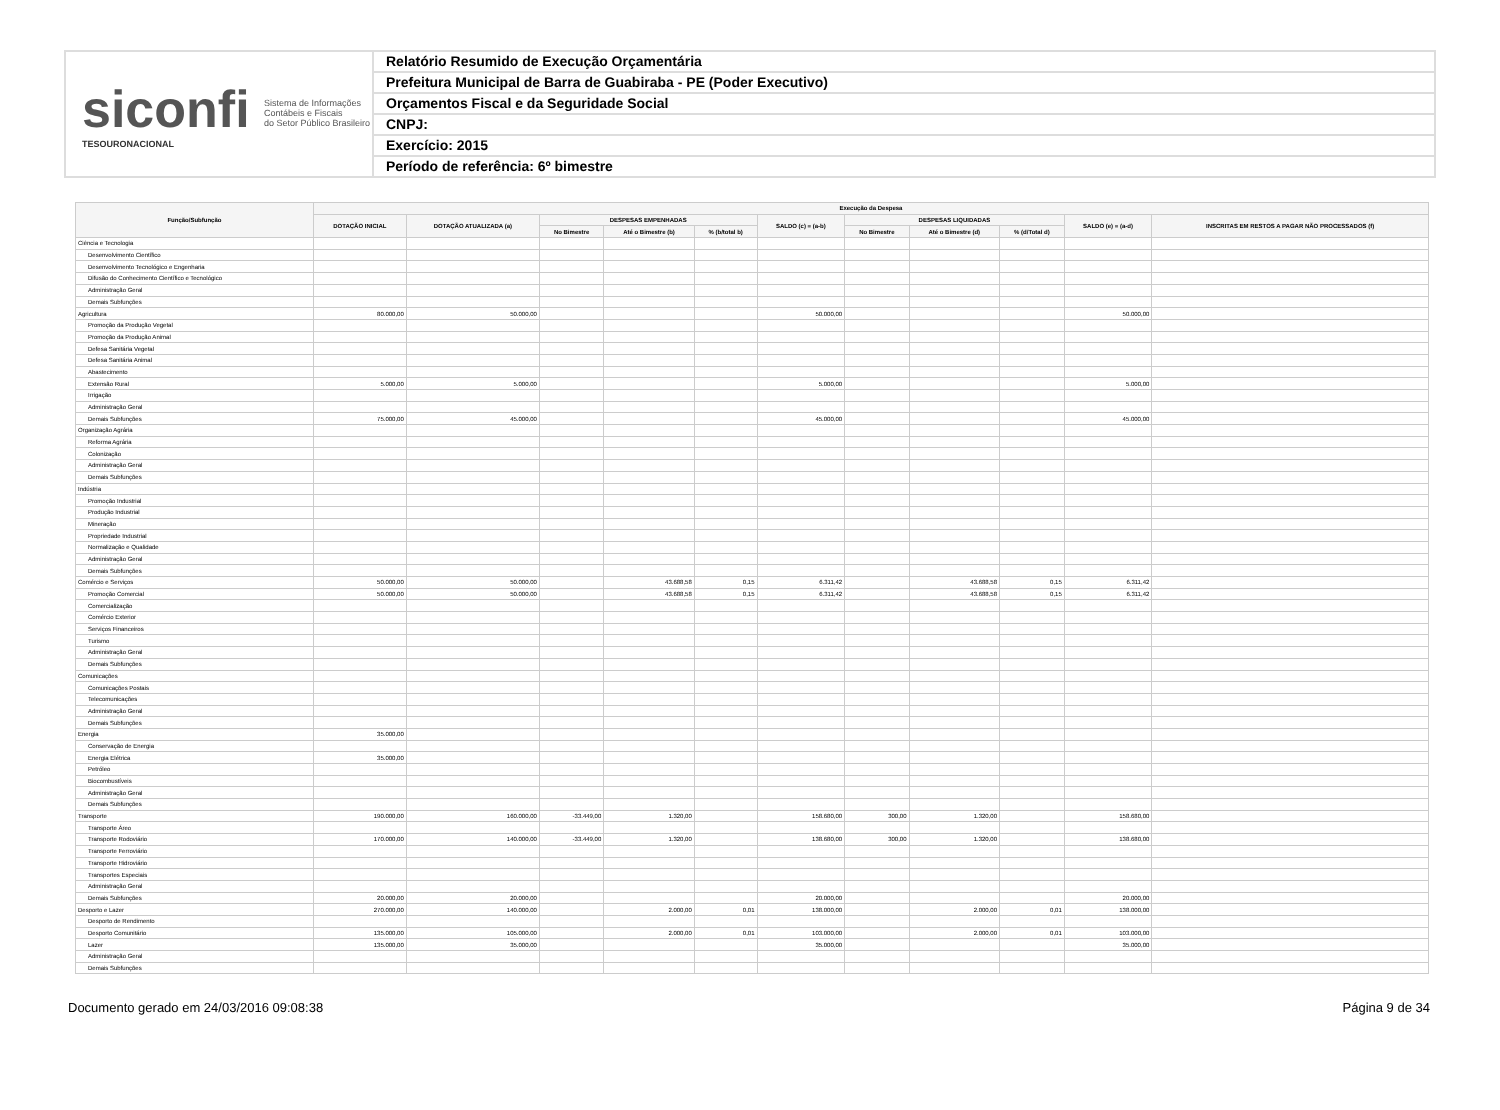siconfi Sistema de Informações
Contábeis e Fiscais
do Setor Público Brasileiro
TESOURONACIONAL
Relatório Resumido de Execução Orçamentária
Prefeitura Municipal de Barra de Guabiraba - PE (Poder Executivo)
Orçamentos Fiscal e da Seguridade Social
CNPJ:
Exercício: 2015
Período de referência: 6º bimestre
| Função/Subfunção | Execução da Despesa | | | | | | | | | | |
| --- | --- | --- | --- | --- | --- | --- | --- | --- | --- | --- | --- |
| | DOTAÇÃO INICIAL | DOTAÇÃO ATUALIZADA (a) | DESPESAS EMPENHADAS | | | SALDO (c) = (a-b) | DESPESAS LIQUIDADAS | | | SALDO (e) = (a-d) | INSCRITAS EM RESTOS A PAGAR NÃO PROCESSADOS (f) |
| | | | No Bimestre | Até o Bimestre (b) | % (b/total b) | | No Bimestre | Até o Bimestre (d) | % (d/Total d) | | |
| Ciência e Tecnologia | | | | | | | | | | | |
| Desenvolvimento Científico | | | | | | | | | | | |
| Desenvolvimento Tecnológico e Engenharia | | | | | | | | | | | |
| Difusão do Conhecimento Científico e Tecnológico | | | | | | | | | | | |
| Administração Geral | | | | | | | | | | | |
| Demais Subfunções | | | | | | | | | | | |
| Agricultura | 80.000,00 | 50.000,00 | | | | 50.000,00 | | | | 50.000,00 | |
| Promoção da Produção Vegetal | | | | | | | | | | | |
| Promoção da Produção Animal | | | | | | | | | | | |
| Defesa Sanitária Vegetal | | | | | | | | | | | |
| Defesa Sanitária Animal | | | | | | | | | | | |
| Abastecimento | | | | | | | | | | | |
| Extensão Rural | 5.000,00 | 5.000,00 | | | | 5.000,00 | | | | 5.000,00 | |
| Irrigação | | | | | | | | | | | |
| Administração Geral | | | | | | | | | | | |
| Demais Subfunções | 75.000,00 | 45.000,00 | | | | 45.000,00 | | | | 45.000,00 | |
| Organização Agrária | | | | | | | | | | | |
| Reforma Agrária | | | | | | | | | | | |
| Colonização | | | | | | | | | | | |
| Administração Geral | | | | | | | | | | | |
| Demais Subfunções | | | | | | | | | | | |
| Indústria | | | | | | | | | | | |
| Promoção Industrial | | | | | | | | | | | |
| Produção Industrial | | | | | | | | | | | |
| Mineração | | | | | | | | | | | |
| Propriedade Industrial | | | | | | | | | | | |
| Normalização e Qualidade | | | | | | | | | | | |
| Administração Geral | | | | | | | | | | | |
| Demais Subfunções | | | | | | | | | | | |
| Comércio e Serviços | 50.000,00 | 50.000,00 | | 43.688,58 | 0,15 | 6.311,42 | | 43.688,58 | 0,15 | 6.311,42 | |
| Promoção Comercial | 50.000,00 | 50.000,00 | | 43.688,58 | 0,15 | 6.311,42 | | 43.688,58 | 0,15 | 6.311,42 | |
| Comercialização | | | | | | | | | | | |
| Comércio Exterior | | | | | | | | | | | |
| Serviços Financeiros | | | | | | | | | | | |
| Turismo | | | | | | | | | | | |
| Administração Geral | | | | | | | | | | | |
| Demais Subfunções | | | | | | | | | | | |
| Comunicações | | | | | | | | | | | |
| Comunicações Postais | | | | | | | | | | | |
| Telecomunicações | | | | | | | | | | | |
| Administração Geral | | | | | | | | | | | |
| Demais Subfunções | | | | | | | | | | | |
| Energia | 35.000,00 | | | | | | | | | | |
| Conservação de Energia | | | | | | | | | | | |
| Energia Elétrica | 35.000,00 | | | | | | | | | | |
| Petróleo | | | | | | | | | | | |
| Biocombustíveis | | | | | | | | | | | |
| Administração Geral | | | | | | | | | | | |
| Demais Subfunções | | | | | | | | | | | |
| Transporte | 190.000,00 | 160.000,00 | -33.449,00 | 1.320,00 | | 158.680,00 | 300,00 | 1.320,00 | | 158.680,00 | |
| Transporte Áreo | | | | | | | | | | | |
| Transporte Rodoviário | 170.000,00 | 140.000,00 | -33.449,00 | 1.320,00 | | 138.680,00 | 300,00 | 1.320,00 | | 138.680,00 | |
| Transporte Ferroviário | | | | | | | | | | | |
| Transporte Hidroviário | | | | | | | | | | | |
| Transportes Especiais | | | | | | | | | | | |
| Administração Geral | | | | | | | | | | | |
| Demais Subfunções | 20.000,00 | 20.000,00 | | | | 20.000,00 | | | | 20.000,00 | |
| Desporto e Lazer | 270.000,00 | 140.000,00 | | 2.000,00 | 0,01 | 138.000,00 | | 2.000,00 | 0,01 | 138.000,00 | |
| Desporto de Rendimento | | | | | | | | | | | |
| Desporto Comunitário | 135.000,00 | 105.000,00 | | 2.000,00 | 0,01 | 103.000,00 | | 2.000,00 | 0,01 | 103.000,00 | |
| Lazer | 135.000,00 | 35.000,00 | | | | 35.000,00 | | | | 35.000,00 | |
| Administração Geral | | | | | | | | | | | |
| Demais Subfunções | | | | | | | | | | | |
Documento gerado em 24/03/2016 09:08:38 Página 9 de 34